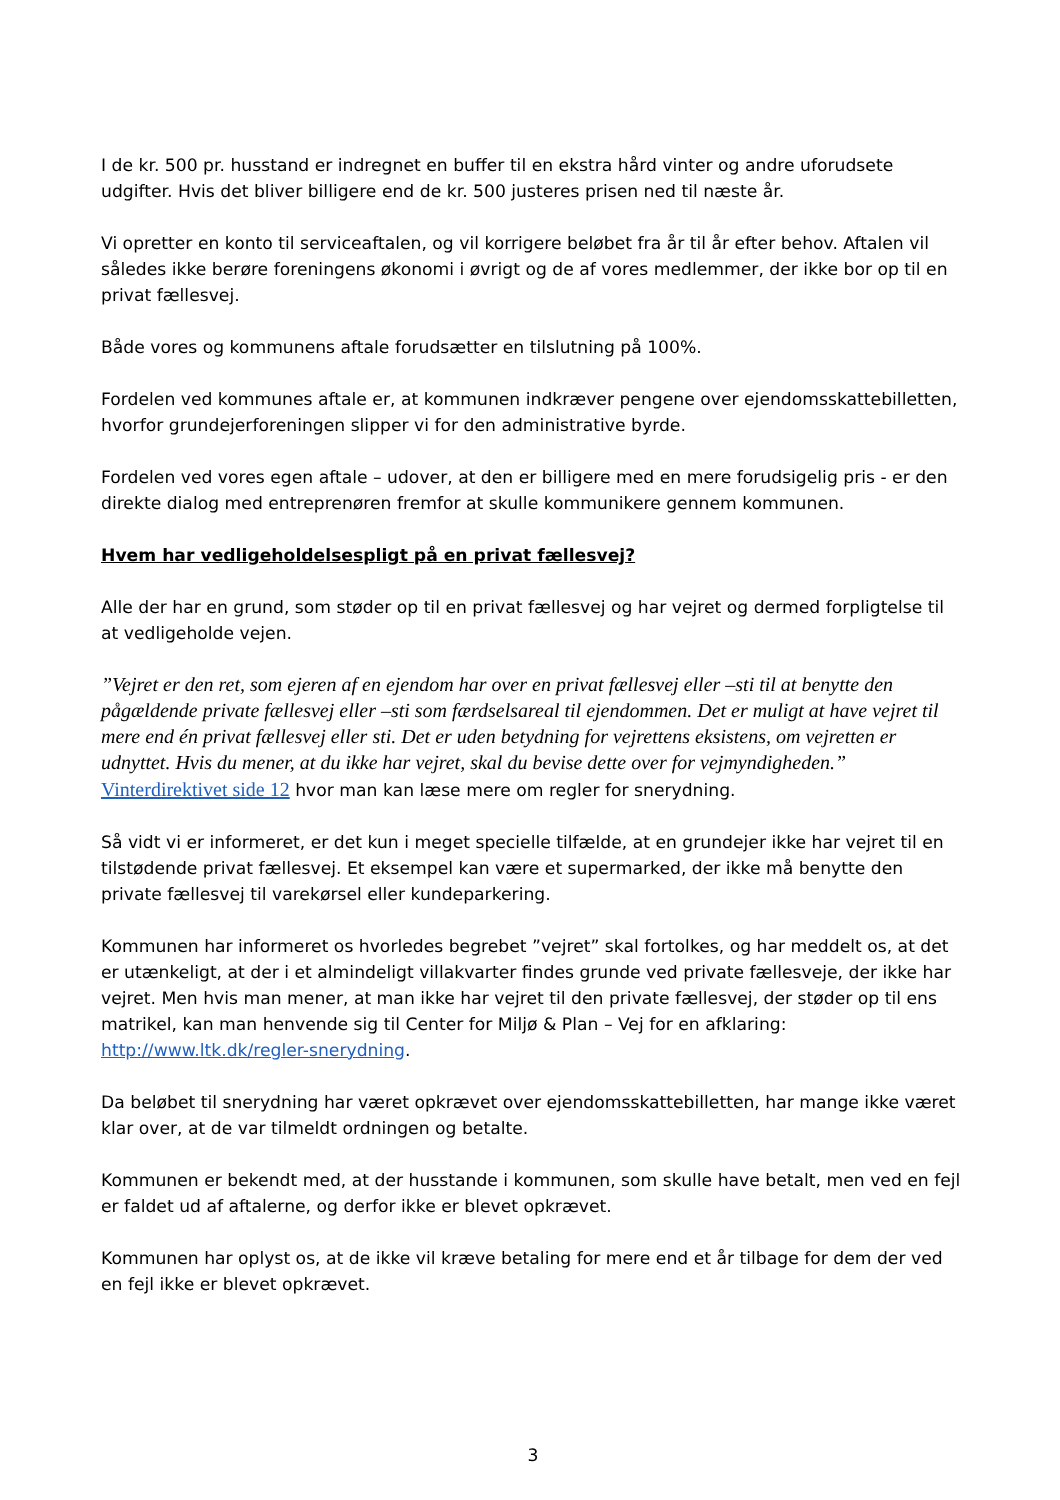I de kr. 500 pr. husstand er indregnet en buffer til en ekstra hård vinter og andre uforudsete udgifter. Hvis det bliver billigere end de kr. 500 justeres prisen ned til næste år.
Vi opretter en konto til serviceaftalen, og vil korrigere beløbet fra år til år efter behov. Aftalen vil således ikke berøre foreningens økonomi i øvrigt og de af vores medlemmer, der ikke bor op til en privat fællesvej.
Både vores og kommunens aftale forudsætter en tilslutning på 100%.
Fordelen ved kommunes aftale er, at kommunen indkræver pengene over ejendomsskattebilletten, hvorfor grundejerforeningen slipper vi for den administrative byrde.
Fordelen ved vores egen aftale – udover, at den er billigere med en mere forudsigelig pris - er den direkte dialog med entreprenøren fremfor at skulle kommunikere gennem kommunen.
Hvem har vedligeholdelsespligt på en privat fællesvej?
Alle der har en grund, som støder op til en privat fællesvej og har vejret og dermed forpligtelse til at vedligeholde vejen.
”Vejret er den ret, som ejeren af en ejendom har over en privat fællesvej eller –sti til at benytte den pågældende private fællesvej eller –sti som færdselsareal til ejendommen. Det er muligt at have vejret til mere end én privat fællesvej eller sti. Det er uden betydning for vejrettens eksistens, om vejretten er udnyttet. Hvis du mener, at du ikke har vejret, skal du bevise dette over for vejmyndigheden.” Vinterdirektivet side 12 hvor man kan læse mere om regler for snerydning.
Så vidt vi er informeret, er det kun i meget specielle tilfælde, at en grundejer ikke har vejret til en tilstødende privat fællesvej. Et eksempel kan være et supermarked, der ikke må benytte den private fællesvej til varekørsel eller kundeparkering.
Kommunen har informeret os hvorledes begrebet ”vejret” skal fortolkes, og har meddelt os, at det er utænkeligt, at der i et almindeligt villakvarter findes grunde ved private fællesveje, der ikke har vejret. Men hvis man mener, at man ikke har vejret til den private fællesvej, der støder op til ens matrikel, kan man henvende sig til Center for Miljø & Plan – Vej for en afklaring: http://www.ltk.dk/regler-snerydning.
Da beløbet til snerydning har været opkrævet over ejendomsskattebilletten, har mange ikke været klar over, at de var tilmeldt ordningen og betalte.
Kommunen er bekendt med, at der husstande i kommunen, som skulle have betalt, men ved en fejl er faldet ud af aftalerne, og derfor ikke er blevet opkrævet.
Kommunen har oplyst os, at de ikke vil kræve betaling for mere end et år tilbage for dem der ved en fejl ikke er blevet opkrævet.
3